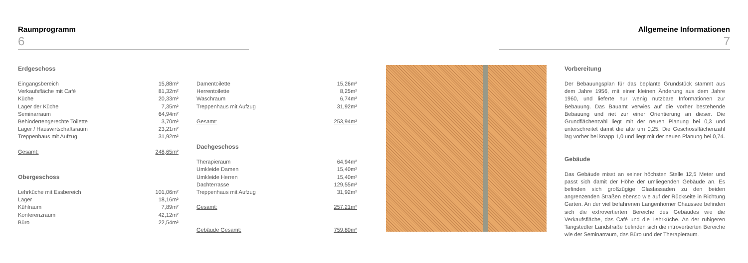Raumprogramm
6
Erdgeschoss
| Eingangsbereich | 15,88m² |
| Verkaufsfläche mit Café | 81,32m² |
| Küche | 20,33m² |
| Lager der Küche | 7,35m² |
| Seminarraum | 64,94m² |
| Behindertengerechte Toilette | 3,70m² |
| Lager / Hauswirtschaftsraum | 23,21m² |
| Treppenhaus mit Aufzug | 31,92m² |
| Gesamt: | 248,65m² |
Obergeschoss
| Lehrküche mit Essbereich | 101,06m² |
| Lager | 18,16m² |
| Kühlraum | 7,89m² |
| Konferenzraum | 42,12m² |
| Büro | 22,54m² |
| Damentoilette | 15,26m² |
| Herrentoilette | 8,25m² |
| Waschraum | 6,74m² |
| Treppenhaus mit Aufzug | 31,92m² |
| Gesamt: | 253,94m² |
Dachgeschoss
| Therapieraum | 64,94m² |
| Umkleide Damen | 15,40m² |
| Umkleide Herren | 15,40m² |
| Dachterrasse | 129,55m² |
| Treppenhaus mit Aufzug | 31,92m² |
| Gesamt: | 257,21m² |
| Gebäude Gesamt: | 759,80m² |
Allgemeine Informationen
7
Vorbereitung
Der Bebauungsplan für das beplante Grundstück stammt aus dem Jahre 1956, mit einer kleinen Änderung aus dem Jahre 1960, und lieferte nur wenig nutzbare Informationen zur Bebauung. Das Bauamt verwies auf die vorher bestehende Bebauung und riet zur einer Orientierung an dieser. Die Grundflächenzahl liegt mit der neuen Planung bei 0,3 und unterschreitet damit die alte um 0,25. Die Geschossflächenzahl lag vorher bei knapp 1,0 und liegt mit der neuen Planung bei 0,74.
Gebäude
Das Gebäude misst an seiner höchsten Stelle 12,5 Meter und passt sich damit der Höhe der umliegenden Gebäude an. Es befinden sich großzügige Glasfassaden zu den beiden angrenzenden Straßen ebenso wie auf der Rückseite in Richtung Garten. An der viel befahrenen Langenhorner Chaussee befinden sich die extrovertierten Bereiche des Gebäudes wie die Verkaufsfläche, das Café und die Lehrküche. An der ruhigeren Tangstedter Landstraße befinden sich die introvertierten Bereiche wie der Seminarraum, das Büro und der Therapieraum.